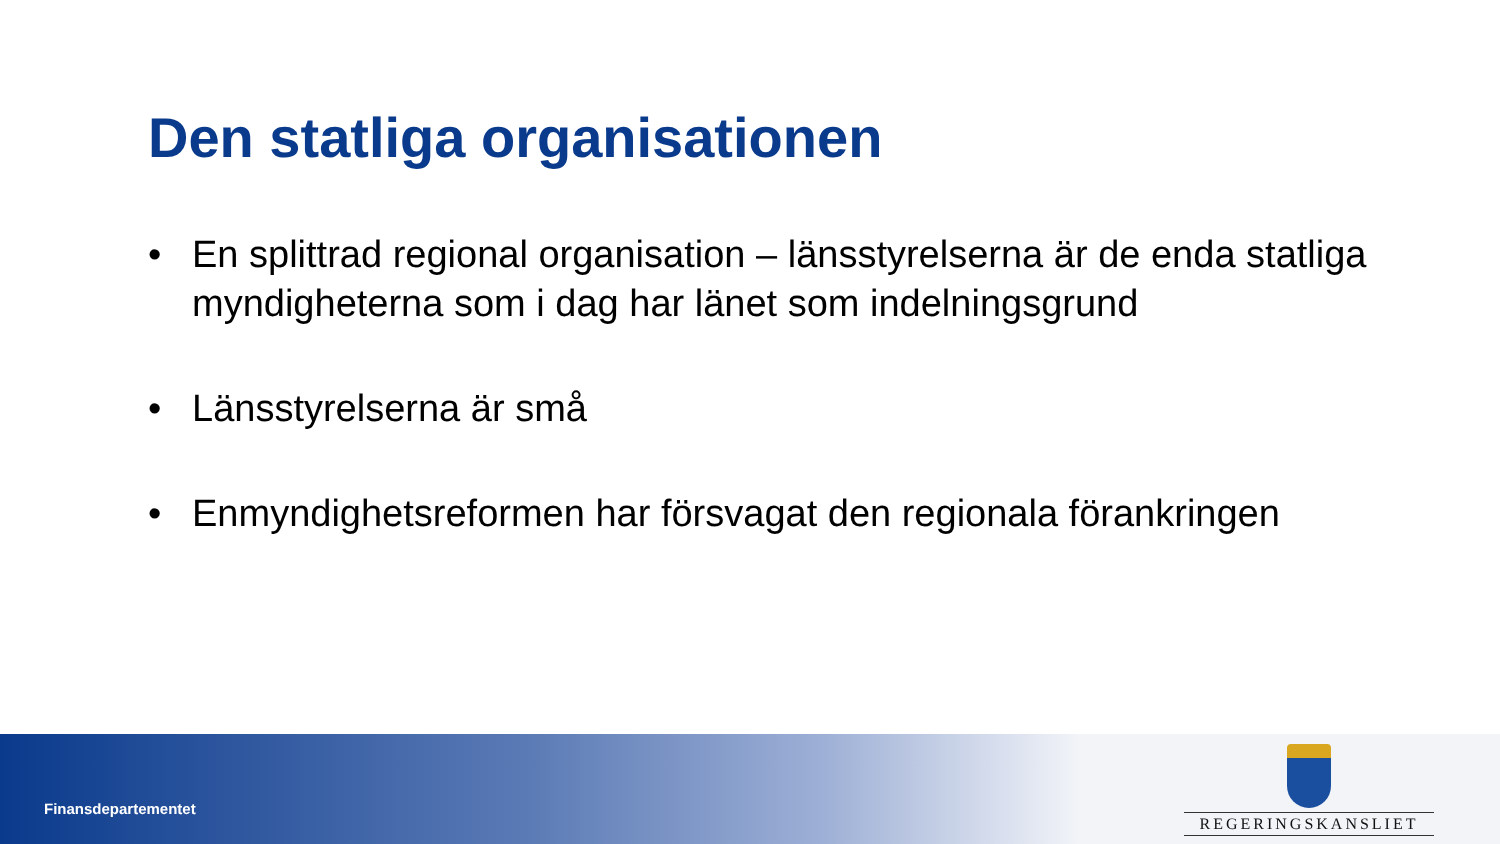Den statliga organisationen
• En splittrad regional organisation – länsstyrelserna är de enda statliga myndigheterna som i dag har länet som indelningsgrund
• Länsstyrelserna är små
• Enmyndighetsreformen har försvagat den regionala förankringen
Finansdepartementet
REGERINGSKANSLIET